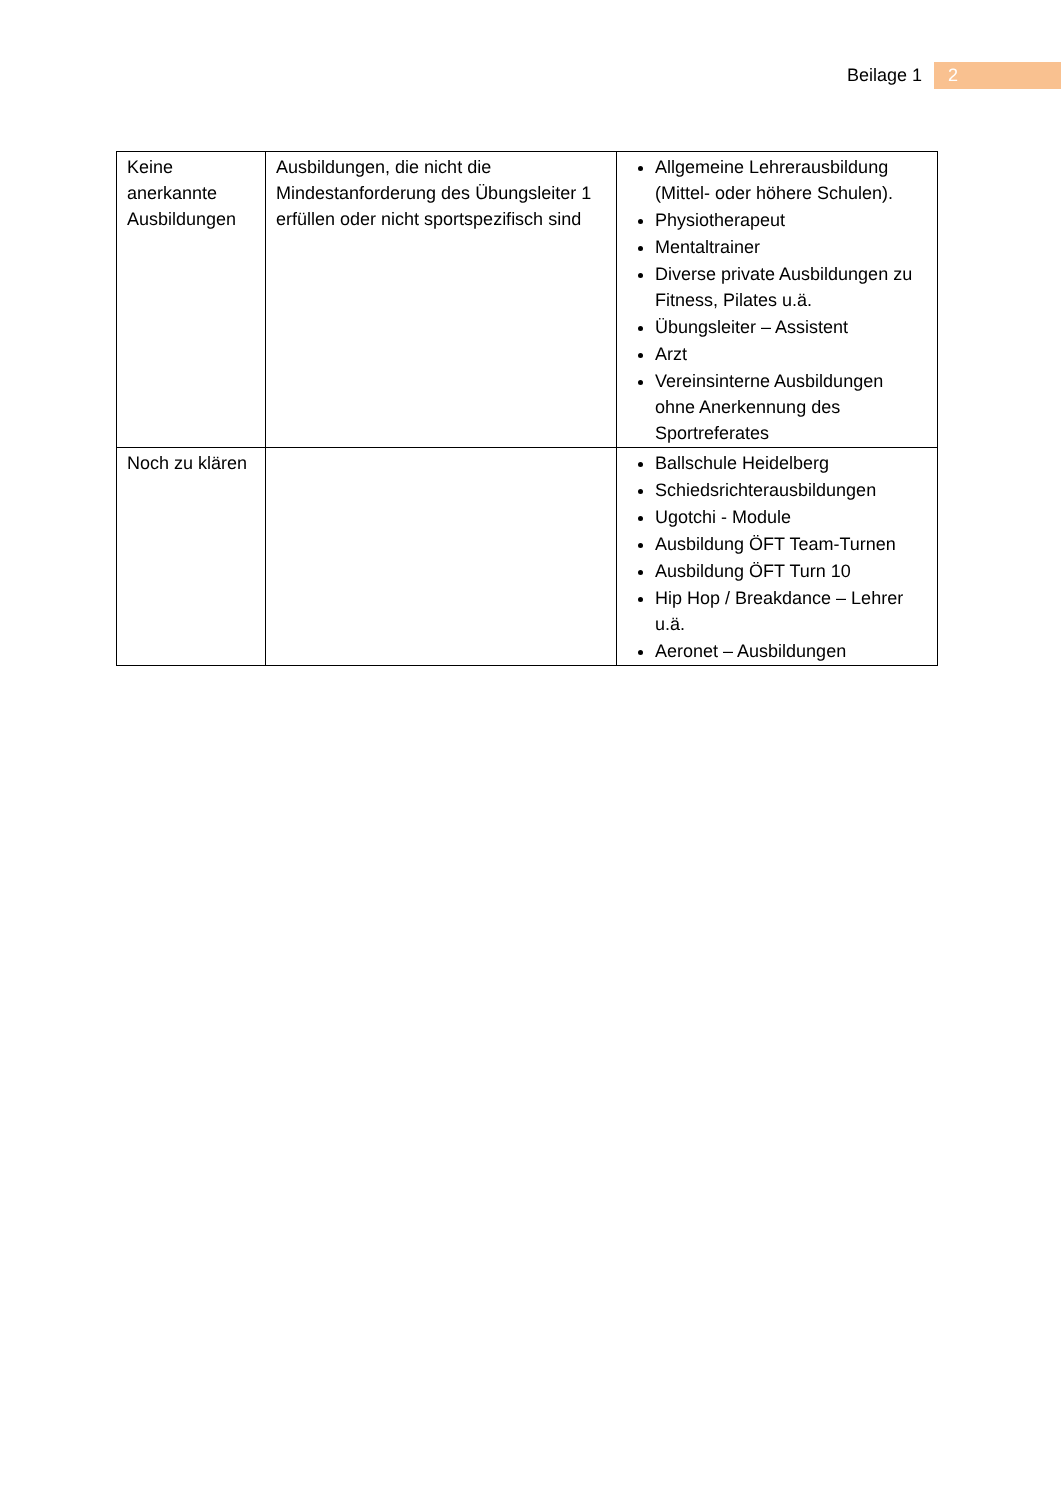Beilage 1 2
| Keine anerkannte Ausbildungen | Ausbildungen, die nicht die Mindestanforderung des Übungsleiter 1 erfüllen oder nicht sportspezifisch sind | Allgemeine Lehrerausbildung (Mittel- oder höhere Schulen). Physiotherapeut Mentaltrainer Diverse private Ausbildungen zu Fitness, Pilates u.ä. Übungsleiter – Assistent Arzt Vereinsinterne Ausbildungen ohne Anerkennung des Sportreferates |
| Noch zu klären | | Ballschule Heidelberg Schiedsrichterausbildungen Ugotchi - Module Ausbildung ÖFT Team-Turnen Ausbildung ÖFT Turn 10 Hip Hop / Breakdance – Lehrer u.ä. Aeronet – Ausbildungen |